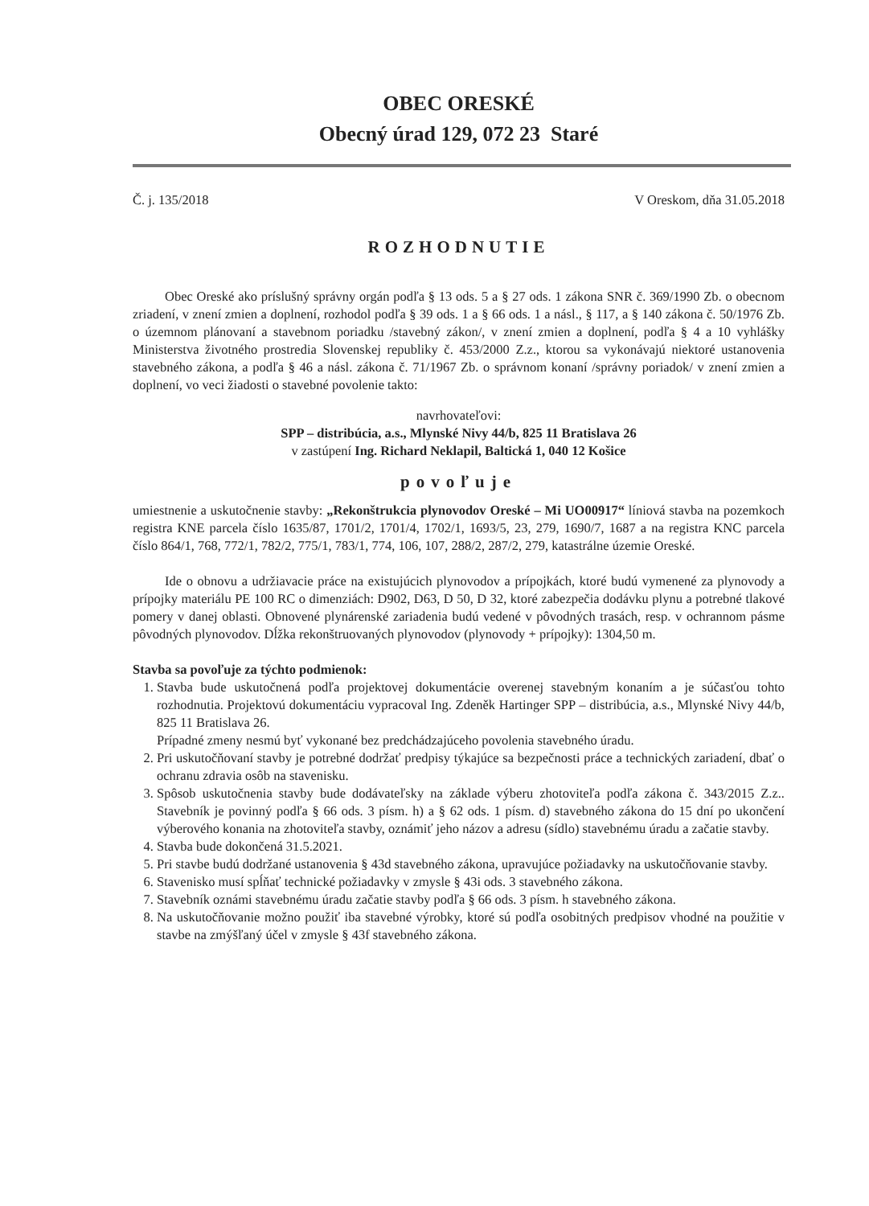OBEC ORESKÉ
Obecný úrad 129, 072 23 Staré
Č. j. 135/2018 V Oreskom, dňa 31.05.2018
ROZHODNUTIE
Obec Oreské ako príslušný správny orgán podľa § 13 ods. 5 a § 27 ods. 1 zákona SNR č. 369/1990 Zb. o obecnom zriadení, v znení zmien a doplnení, rozhodol podľa § 39 ods. 1 a § 66 ods. 1 a násl., § 117, a § 140 zákona č. 50/1976 Zb. o územnom plánovaní a stavebnom poriadku /stavebný zákon/, v znení zmien a doplnení, podľa § 4 a 10 vyhlášky Ministerstva životného prostredia Slovenskej republiky č. 453/2000 Z.z., ktorou sa vykonávajú niektoré ustanovenia stavebného zákona, a podľa § 46 a násl. zákona č. 71/1967 Zb. o správnom konaní /správny poriadok/ v znení zmien a doplnení, vo veci žiadosti o stavebné povolenie takto:
navrhovateľovi:
SPP – distribúcia, a.s., Mlynské Nivy 44/b, 825 11 Bratislava 26
v zastúpení Ing. Richard Neklapil, Baltická 1, 040 12 Košice
povoľuje
umiestnenie a uskutočnenie stavby: „Rekonštrukcia plynovodov Oreské – Mi UO00917“ líniová stavba na pozemkoch registra KNE parcela číslo 1635/87, 1701/2, 1701/4, 1702/1, 1693/5, 23, 279, 1690/7, 1687 a na registra KNC parcela číslo 864/1, 768, 772/1, 782/2, 775/1, 783/1, 774, 106, 107, 288/2, 287/2, 279, katastrálne územie Oreské.
Ide o obnovu a udržiavacie práce na existujúcich plynovodov a prípojkách, ktoré budú vymenené za plynovody a prípojky materiálu PE 100 RC o dimenziách: D902, D63, D 50, D 32, ktoré zabezpečia dodávku plynu a potrebné tlakové pomery v danej oblasti. Obnovené plynárenské zariadenia budú vedené v pôvodných trasách, resp. v ochrannom pásme pôvodných plynovodov. Dĺžka rekonštruovaných plynovodov (plynovody + prípojky): 1304,50 m.
Stavba sa povoľuje za týchto podmienok:
1. Stavba bude uskutočnená podľa projektovej dokumentácie overenej stavebným konaním a je súčasťou tohto rozhodnutia. Projektovú dokumentáciu vypracoval Ing. Zdeněk Hartinger SPP – distribúcia, a.s., Mlynské Nivy 44/b, 825 11 Bratislava 26.
Prípadné zmeny nesmú byť vykonané bez predchádzajúceho povolenia stavebného úradu.
2. Pri uskutočňovaní stavby je potrebné dodržať predpisy týkajúce sa bezpečnosti práce a technických zariadení, dbať o ochranu zdravia osôb na stavenisku.
3. Spôsob uskutočnenia stavby bude dodávateľsky na základe výberu zhotoviteľa podľa zákona č. 343/2015 Z.z.. Stavebník je povinný podľa § 66 ods. 3 písm. h) a § 62 ods. 1 písm. d) stavebného zákona do 15 dní po ukončení výberového konania na zhotoviteľa stavby, oznámiť jeho názov a adresu (sídlo) stavebnému úradu a začatie stavby.
4. Stavba bude dokončená 31.5.2021.
5. Pri stavbe budú dodržané ustanovenia § 43d stavebného zákona, upravujúce požiadavky na uskutočňovanie stavby.
6. Stavenisko musí spĺňať technické požiadavky v zmysle § 43i ods. 3 stavebného zákona.
7. Stavebník oznámi stavebnému úradu začatie stavby podľa § 66 ods. 3 písm. h stavebného zákona.
8. Na uskutočňovanie možno použiť iba stavebné výrobky, ktoré sú podľa osobitných predpisov vhodné na použitie v stavbe na zmýšľaný účel v zmysle § 43f stavebného zákona.